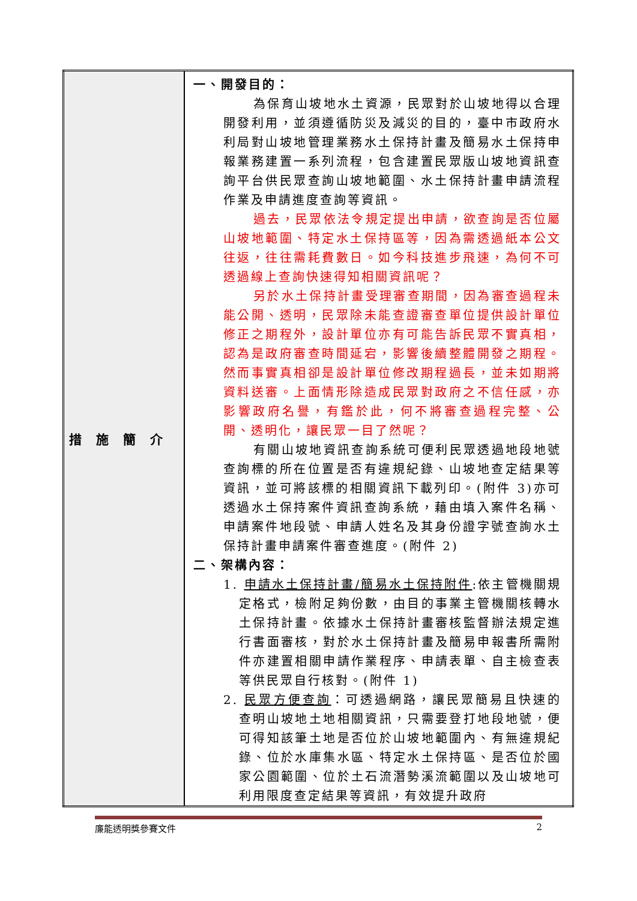| 措施簡介 | 一、開發目的： 為保育山坡地水土資源，民眾對於山坡地得以合理開發利用，並須遵循防災及減災的目的，臺中市政府水利局對山坡地管理業務水土保持計畫及簡易水土保持申報業務建置一系列流程，包含建置民眾版山坡地資訊查詢平台供民眾查詢山坡地範圍、水土保持計畫申請流程作業及申請進度查詢等資訊。 過去，民眾依法令規定提出申請，欲查詢是否位屬山坡地範圍、特定水土保持區等，因為需透過紙本公文往返，往往需耗費數日。如今科技進步飛速，為何不可透過線上查詢快速得知相關資訊呢？ 另於水土保持計畫受理審查期間，因為審查過程未能公開、透明，民眾除未能查證審查單位提供設計單位修正之期程外，設計單位亦有可能告訴民眾不實真相，認為是政府審查時間延宕，影響後續整體開發之期程。然而事實真相卻是設計單位修改期程過長，並未如期將資料送審。上面情形除造成民眾對政府之不信任感，亦影響政府名譽，有鑑於此，何不將審查過程完整、公開、透明化，讓民眾一目了然呢？ 有關山坡地資訊查詢系統可便利民眾透過地段地號查詢標的所在位置是否有違規紀錄、山坡地查定結果等資訊，並可將該標的相關資訊下載列印。(附件 3)亦可透過水土保持案件資訊查詢系統，藉由填入案件名稱、申請案件地段號、申請人姓名及其身份證字號查詢水土保持計畫申請案件審查進度。(附件 2) 二、架構內容： 1. 申請水土保持計畫/簡易水土保持附件 :依主管機關規定格式，檢附足夠份數，由目的事業主管機關核轉水土保持計畫。依據水土保持計畫審核監督辦法規定進行書面審核，對於水土保持計畫及簡易申報書所需附件亦建置相關申請作業程序、申請表單、自主檢查表等供民眾自行核對。(附件 1) 2. 民眾方便查詢 ：可透過網路，讓民眾簡易且快速的查明山坡地土地相關資訊，只需要登打地段地號，便可得知該筆土地是否位於山坡地範圍內、有無違規紀錄、位於水庫集水區、特定水土保持區、是否位於國家公園範圍、位於土石流潛勢溪流範圍以及山坡地可利用限度查定結果等資訊，有效提升政府 |
廉能透明獎參賽文件 2